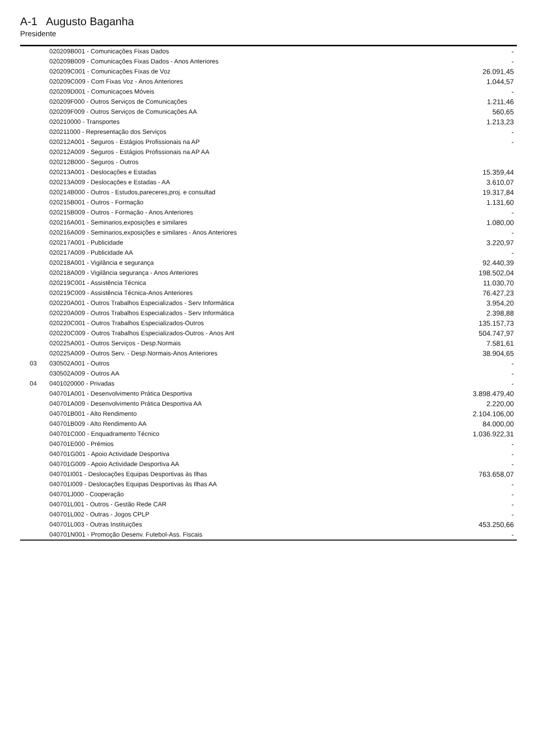A-1 Augusto Baganha
Presidente
| | 020209B001 - Comunicações Fixas Dados | - |
| | 020209B009 - Comunicações Fixas Dados - Anos Anteriores | - |
| | 020209C001 - Comunicações Fixas de Voz | 26.091,45 |
| | 020209C009 - Com Fixas Voz - Anos Anteriores | 1.044,57 |
| | 020209D001 - Comunicaçoes Móveis | - |
| | 020209F000 - Outros Serviços de Comunicações | 1.211,46 |
| | 020209F009 - Outros Serviços de Comunicações AA | 560,65 |
| | 020210000 - Transportes | 1.213,23 |
| | 020211000 - Representação dos Serviços | - |
| | 020212A001 - Seguros - Estágios Profissionais na AP | - |
| | 020212A009 - Seguros - Estágios Profissionais na AP AA | |
| | 020212B000 - Seguros - Outros | |
| | 020213A001 - Deslocações e Estadas | 15.359,44 |
| | 020213A009 - Deslocações e Estadas - AA | 3.610,07 |
| | 020214B000 - Outros - Estudos,pareceres,proj. e consultad | 19.317,84 |
| | 020215B001 - Outros - Formação | 1.131,60 |
| | 020215B009 - Outros - Formação - Anos Anteriores | - |
| | 020216A001 - Seminarios,exposições e similares | 1.080,00 |
| | 020216A009 - Seminarios,exposições e similares - Anos Anteriores | - |
| | 020217A001 - Publicidade | 3.220,97 |
| | 020217A009 - Publicidade AA | - |
| | 020218A001 - Vigilância e segurança | 92.440,39 |
| | 020218A009 - Vigilância segurança - Anos Anteriores | 198.502,04 |
| | 020219C001 - Assistência Técnica | 11.030,70 |
| | 020219C009 - Assistência Técnica-Anos Anteriores | 76.427,23 |
| | 020220A001 - Outros Trabalhos Especializados - Serv Informática | 3.954,20 |
| | 020220A009 - Outros Trabalhos Especializados - Serv Informática | 2.398,88 |
| | 020220C001 - Outros Trabalhos Especializados-Outros | 135.157,73 |
| | 020220C009 - Outros Trabalhos Especializados-Outros - Anos Ant | 504.747,97 |
| | 020225A001 - Outros Serviços - Desp.Normais | 7.581,61 |
| | 020225A009 - Outros Serv. - Desp.Normais-Anos Anteriores | 38.904,65 |
| 03 | 030502A001 - Outros | - |
| | 030502A009 - Outros AA | - |
| 04 | 0401020000 - Privadas | - |
| | 040701A001 - Desenvolvimento Prática Desportiva | 3.898.479,40 |
| | 040701A009 - Desenvolvimento Prática Desportiva AA | 2.220,00 |
| | 040701B001 - Alto Rendimento | 2.104.106,00 |
| | 040701B009 - Alto Rendimento AA | 84.000,00 |
| | 040701C000 - Enquadramento Técnico | 1.036.922,31 |
| | 040701E000 - Prémios | - |
| | 040701G001 - Apoio Actividade Desportiva | - |
| | 040701G009 - Apoio Actividade Desportiva AA | - |
| | 040701I001 - Deslocações Equipas Desportivas às Ilhas | 763.658,07 |
| | 040701I009 - Deslocações Equipas Desportivas às Ilhas AA | - |
| | 040701J000 - Cooperação | - |
| | 040701L001 - Outros - Gestão Rede CAR | - |
| | 040701L002 - Outras - Jogos CPLP | - |
| | 040701L003 - Outras Instituições | 453.250,66 |
| | 040701N001 - Promoção Desenv. Futebol-Ass. Fiscais | - |